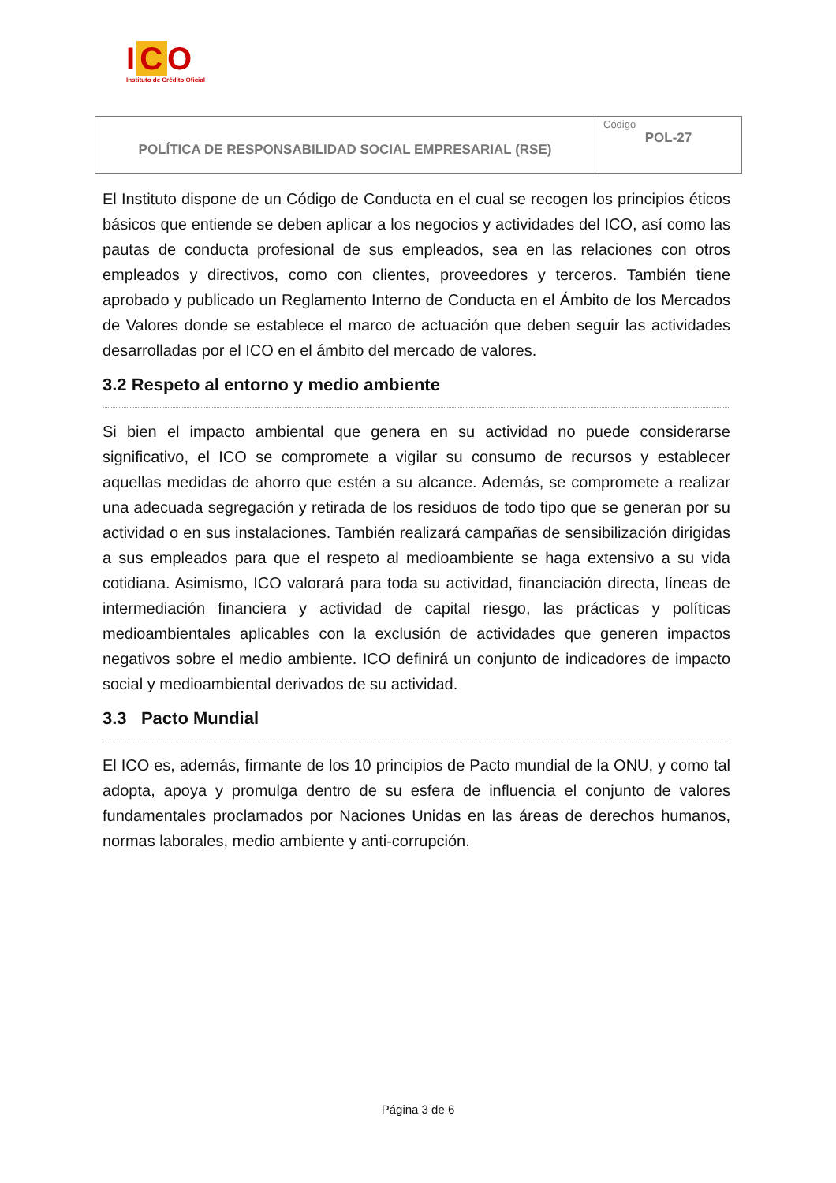I C O
Instituto de Crédito Oficial
| POLÍTICA DE RESPONSABILIDAD SOCIAL EMPRESARIAL (RSE) | Código POL-27 |
El Instituto dispone de un Código de Conducta en el cual se recogen los principios éticos básicos que entiende se deben aplicar a los negocios y actividades del ICO, así como las pautas de conducta profesional de sus empleados, sea en las relaciones con otros empleados y directivos, como con clientes, proveedores y terceros. También tiene aprobado y publicado un Reglamento Interno de Conducta en el Ámbito de los Mercados de Valores donde se establece el marco de actuación que deben seguir las actividades desarrolladas por el ICO en el ámbito del mercado de valores.
3.2 Respeto al entorno y medio ambiente
Si bien el impacto ambiental que genera en su actividad no puede considerarse significativo, el ICO se compromete a vigilar su consumo de recursos y establecer aquellas medidas de ahorro que estén a su alcance. Además, se compromete a realizar una adecuada segregación y retirada de los residuos de todo tipo que se generan por su actividad o en sus instalaciones. También realizará campañas de sensibilización dirigidas a sus empleados para que el respeto al medioambiente se haga extensivo a su vida cotidiana. Asimismo, ICO valorará para toda su actividad, financiación directa, líneas de intermediación financiera y actividad de capital riesgo, las prácticas y políticas medioambientales aplicables con la exclusión de actividades que generen impactos negativos sobre el medio ambiente. ICO definirá un conjunto de indicadores de impacto social y medioambiental derivados de su actividad.
3.3 Pacto Mundial
El ICO es, además, firmante de los 10 principios de Pacto mundial de la ONU, y como tal adopta, apoya y promulga dentro de su esfera de influencia el conjunto de valores fundamentales proclamados por Naciones Unidas en las áreas de derechos humanos, normas laborales, medio ambiente y anti-corrupción.
Página 3 de 6